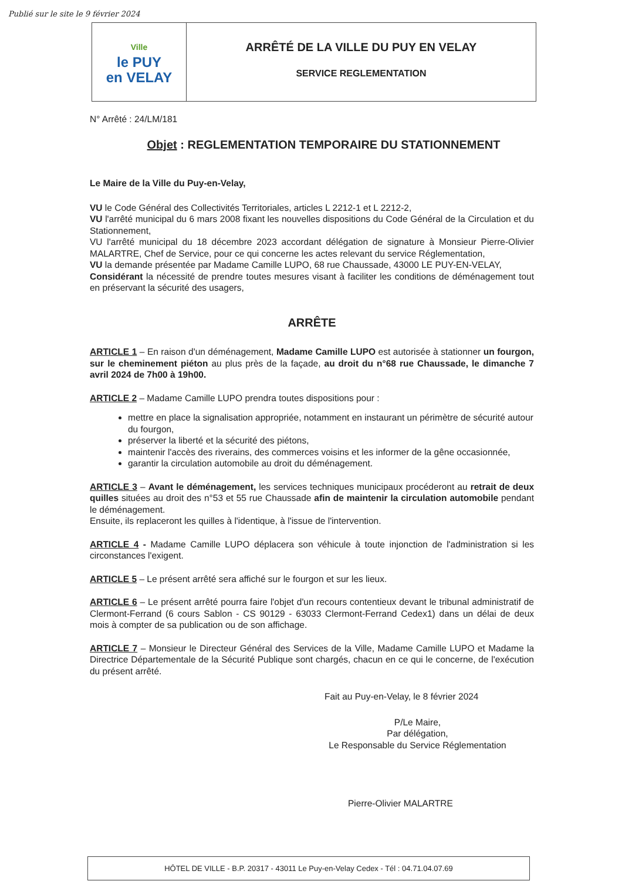Publié sur le site le 9 février 2024
Ville
le PUY
en VELAY
ARRÊTÉ DE LA VILLE DU PUY EN VELAY
SERVICE REGLEMENTATION
N° Arrêté : 24/LM/181
Objet : REGLEMENTATION TEMPORAIRE DU STATIONNEMENT
Le Maire de la Ville du Puy-en-Velay,
VU le Code Général des Collectivités Territoriales, articles L 2212-1 et L 2212-2,
VU l'arrêté municipal du 6 mars 2008 fixant les nouvelles dispositions du Code Général de la Circulation et du Stationnement,
VU l'arrêté municipal du 18 décembre 2023 accordant délégation de signature à Monsieur Pierre-Olivier MALARTRE, Chef de Service, pour ce qui concerne les actes relevant du service Réglementation,
VU la demande présentée par Madame Camille LUPO, 68 rue Chaussade, 43000 LE PUY-EN-VELAY,
Considérant la nécessité de prendre toutes mesures visant à faciliter les conditions de déménagement tout en préservant la sécurité des usagers,
ARRÊTE
ARTICLE 1 – En raison d'un déménagement, Madame Camille LUPO est autorisée à stationner un fourgon, sur le cheminement piéton au plus près de la façade, au droit du n°68 rue Chaussade, le dimanche 7 avril 2024 de 7h00 à 19h00.
ARTICLE 2 – Madame Camille LUPO prendra toutes dispositions pour :
mettre en place la signalisation appropriée, notamment en instaurant un périmètre de sécurité autour du fourgon,
préserver la liberté et la sécurité des piétons,
maintenir l'accès des riverains, des commerces voisins et les informer de la gêne occasionnée,
garantir la circulation automobile au droit du déménagement.
ARTICLE 3 – Avant le déménagement, les services techniques municipaux procéderont au retrait de deux quilles situées au droit des n°53 et 55 rue Chaussade afin de maintenir la circulation automobile pendant le déménagement.
Ensuite, ils replaceront les quilles à l'identique, à l'issue de l'intervention.
ARTICLE 4 - Madame Camille LUPO déplacera son véhicule à toute injonction de l'administration si les circonstances l'exigent.
ARTICLE 5 – Le présent arrêté sera affiché sur le fourgon et sur les lieux.
ARTICLE 6 – Le présent arrêté pourra faire l'objet d'un recours contentieux devant le tribunal administratif de Clermont-Ferrand (6 cours Sablon - CS 90129 - 63033 Clermont-Ferrand Cedex1) dans un délai de deux mois à compter de sa publication ou de son affichage.
ARTICLE 7 – Monsieur le Directeur Général des Services de la Ville, Madame Camille LUPO et Madame la Directrice Départementale de la Sécurité Publique sont chargés, chacun en ce qui le concerne, de l'exécution du présent arrêté.
Fait au Puy-en-Velay, le 8 février 2024
P/Le Maire,
Par délégation,
Le Responsable du Service Réglementation
Pierre-Olivier MALARTRE
HÔTEL DE VILLE - B.P. 20317 - 43011 Le Puy-en-Velay Cedex - Tél : 04.71.04.07.69